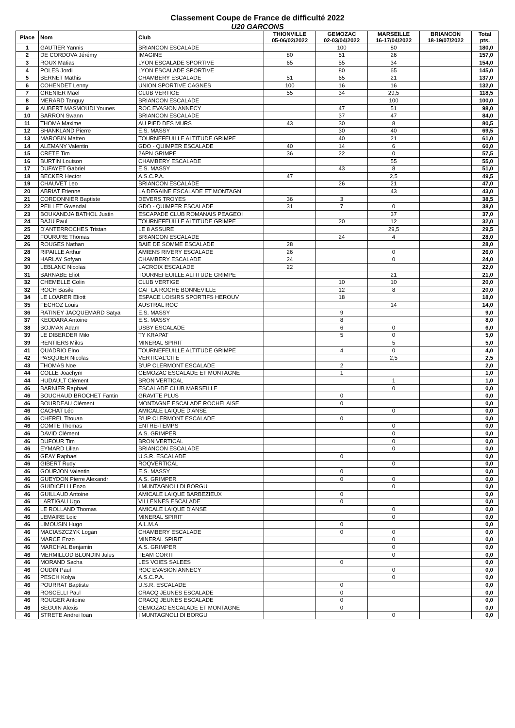Classement Coupe de France de difficulté 2022
U20 GARCONS
| Place | Nom | Club | THIONVILLE 05-06/02/2022 | GEMOZAC 02-03/04/2022 | MARSEILLE 16-17/04/2022 | BRIANCON 18-19/07/2022 | Total pts. |
| --- | --- | --- | --- | --- | --- | --- | --- |
| 1 | GAUTIER Yannis | BRIANCON ESCALADE | | 100 | 80 | | 180,0 |
| 2 | DE CORDOVA Jérémy | IMAGINE | 80 | 51 | 26 | | 157,0 |
| 3 | ROUX Matias | LYON ESCALADE SPORTIVE | 65 | 55 | 34 | | 154,0 |
| 4 | POLES Jordi | LYON ESCALADE SPORTIVE | | 80 | 65 | | 145,0 |
| 5 | BERNET Mathis | CHAMBERY ESCALADE | 51 | 65 | 21 | | 137,0 |
| 6 | COHENDET Lenny | UNION SPORTIVE CAGNES | 100 | 16 | 16 | | 132,0 |
| 7 | GRENIER Mael | CLUB VERTIGE | 55 | 34 | 29,5 | | 118,5 |
| 8 | MERARD Tanguy | BRIANCON ESCALADE | | | 100 | | 100,0 |
| 9 | AUBERT MASMOUDI Younes | ROC EVASION ANNECY | | 47 | 51 | | 98,0 |
| 10 | SARRON Swann | BRIANCON ESCALADE | | 37 | 47 | | 84,0 |
| 11 | THOMA Maxime | AU PIED DES MURS | 43 | 30 | 8 | | 80,5 |
| 12 | SHANKLAND Pierre | E.S. MASSY | | 30 | 40 | | 69,5 |
| 13 | MAROBIN Matteo | TOURNEFEUILLE ALTITUDE GRIMPE | | 40 | 21 | | 61,0 |
| 14 | ALEMANY Valentin | GDO - QUIMPER ESCALADE | 40 | 14 | 6 | | 60,0 |
| 15 | CRETE Tim | 2APN GRIMPE | 36 | 22 | 0 | | 57,5 |
| 16 | BURTIN Louison | CHAMBERY ESCALADE | | | 55 | | 55,0 |
| 17 | DUFAYET Gabriel | E.S. MASSY | | 43 | 8 | | 51,0 |
| 18 | BECKER Hector | A.S.C.P.A. | 47 | | 2,5 | | 49,5 |
| 19 | CHAUVET Leo | BRIANCON ESCALADE | | 26 | 21 | | 47,0 |
| 20 | ABRIAT Etienne | LA DEGAINE ESCALADE ET MONTAGN | | | 43 | | 43,0 |
| 21 | CORDONNIER Baptiste | DEVERS TROYES | 36 | 3 | | | 38,5 |
| 22 | PEILLET Gwendal | GDO - QUIMPER ESCALADE | 31 | 7 | 0 | | 38,0 |
| 23 | BOUKANDJA BATHOL Justin | ESCAPADE CLUB ROMANAIS PEAGEOI | | | 37 | | 37,0 |
| 24 | BAJU Paul | TOURNEFEUILLE ALTITUDE GRIMPE | | 20 | 12 | | 32,0 |
| 25 | D'ANTERROCHES Tristan | LE 8 ASSURE | | | 29,5 | | 29,5 |
| 26 | FOURURE Thomas | BRIANCON ESCALADE | | 24 | 4 | | 28,0 |
| 26 | ROUGES Nathan | BAIE DE SOMME ESCALADE | 28 | | | | 28,0 |
| 28 | RIPAILLE Arthur | AMIENS RIVERY ESCALADE | 26 | | 0 | | 26,0 |
| 29 | HARLAY Sofyan | CHAMBERY ESCALADE | 24 | | 0 | | 24,0 |
| 30 | LEBLANC Nicolas | LACROIX ESCALADE | 22 | | | | 22,0 |
| 31 | BARNABE Eliot | TOURNEFEUILLE ALTITUDE GRIMPE | | | 21 | | 21,0 |
| 32 | CHEMELLE Colin | CLUB VERTIGE | | 10 | 10 | | 20,0 |
| 32 | ROCH Basile | CAF LA ROCHE BONNEVILLE | | 12 | 8 | | 20,0 |
| 34 | LE LOARER Eliott | ESPACE LOISIRS SPORTIFS HEROUV | | 18 | | | 18,0 |
| 35 | FECHOZ Louis | AUSTRAL ROC | | | 14 | | 14,0 |
| 36 | RATINEY JACQUEMARD Satya | E.S. MASSY | | 9 | | | 9,0 |
| 37 | KEODARA Antoine | E.S. MASSY | | 8 | | | 8,0 |
| 38 | BOJMAN Adam | USBY ESCALADE | | 6 | 0 | | 6,0 |
| 39 | LE DIBERDER Milo | TY KRAPAT | | 5 | 0 | | 5,0 |
| 39 | RENTIERS Milos | MINERAL SPIRIT | | | 5 | | 5,0 |
| 41 | QUADRIO Elno | TOURNEFEUILLE ALTITUDE GRIMPE | | 4 | 0 | | 4,0 |
| 42 | PASQUIER Nicolas | VERTICAL'CITE | | | 2,5 | | 2,5 |
| 43 | THOMAS Noe | B'UP CLERMONT ESCALADE | | 2 | | | 2,0 |
| 44 | COLLE Joachym | GEMOZAC ESCALADE ET MONTAGNE | | 1 | | | 1,0 |
| 44 | HUDAULT Clément | BRON VERTICAL | | | 1 | | 1,0 |
| 46 | BARNIER Raphael | ESCALADE CLUB MARSEILLE | | | 0 | | 0,0 |
| 46 | BOUCHAUD BROCHET Fantin | GRAVITE PLUS | | 0 | | | 0,0 |
| 46 | BOURDEAU Clément | MONTAGNE ESCALADE ROCHELAISE | | 0 | | | 0,0 |
| 46 | CACHAT Léo | AMICALE LAIQUE D'ANSE | | | 0 | | 0,0 |
| 46 | CHEREL Titouan | B'UP CLERMONT ESCALADE | | 0 | | | 0,0 |
| 46 | COMTE Thomas | ENTRE-TEMPS | | | 0 | | 0,0 |
| 46 | DAVID Clément | A.S. GRIMPER | | | 0 | | 0,0 |
| 46 | DUFOUR Tim | BRON VERTICAL | | | 0 | | 0,0 |
| 46 | EYMARD Lilian | BRIANCON ESCALADE | | | 0 | | 0,0 |
| 46 | GEAY Raphael | U.S.R. ESCALADE | | 0 | | | 0,0 |
| 46 | GIBERT Rudy | ROQVERTICAL | | | 0 | | 0,0 |
| 46 | GOURJON Valentin | E.S. MASSY | | 0 | | | 0,0 |
| 46 | GUEYDON Pierre Alexandr | A.S. GRIMPER | | 0 | 0 | | 0,0 |
| 46 | GUIDICELLI Enzo | I MUNTAGNOLI DI BORGU | | | 0 | | 0,0 |
| 46 | GUILLAUD Antoine | AMICALE LAIQUE BARBEZIEUX | | 0 | | | 0,0 |
| 46 | LARTIGAU Ugo | VILLENNES ESCALADE | | 0 | | | 0,0 |
| 46 | LE ROLLAND Thomas | AMICALE LAIQUE D'ANSE | | | 0 | | 0,0 |
| 46 | LEMAIRE Loic | MINERAL SPIRIT | | | 0 | | 0,0 |
| 46 | LIMOUSIN Hugo | A.L.M.A. | | 0 | | | 0,0 |
| 46 | MACIASZCZYK Logan | CHAMBERY ESCALADE | | 0 | 0 | | 0,0 |
| 46 | MARCE Enzo | MINERAL SPIRIT | | | 0 | | 0,0 |
| 46 | MARCHAL Benjamin | A.S. GRIMPER | | | 0 | | 0,0 |
| 46 | MERMILLOD BLONDIN Jules | TEAM CORTI | | | 0 | | 0,0 |
| 46 | MORAND Sacha | LES VOIES SALEES | | 0 | | | 0,0 |
| 46 | OUDIN Paul | ROC EVASION ANNECY | | | 0 | | 0,0 |
| 46 | PESCH Kolya | A.S.C.P.A. | | | 0 | | 0,0 |
| 46 | POURRAT Baptiste | U.S.R. ESCALADE | | 0 | | | 0,0 |
| 46 | ROSCELLI Paul | CRACQ JEUNES ESCALADE | | 0 | | | 0,0 |
| 46 | ROUGER Antoine | CRACQ JEUNES ESCALADE | | 0 | | | 0,0 |
| 46 | SEGUIN Alexis | GEMOZAC ESCALADE ET MONTAGNE | | 0 | | | 0,0 |
| 46 | STRETE Andrei Ioan | I MUNTAGNOLI DI BORGU | | | 0 | | 0,0 |